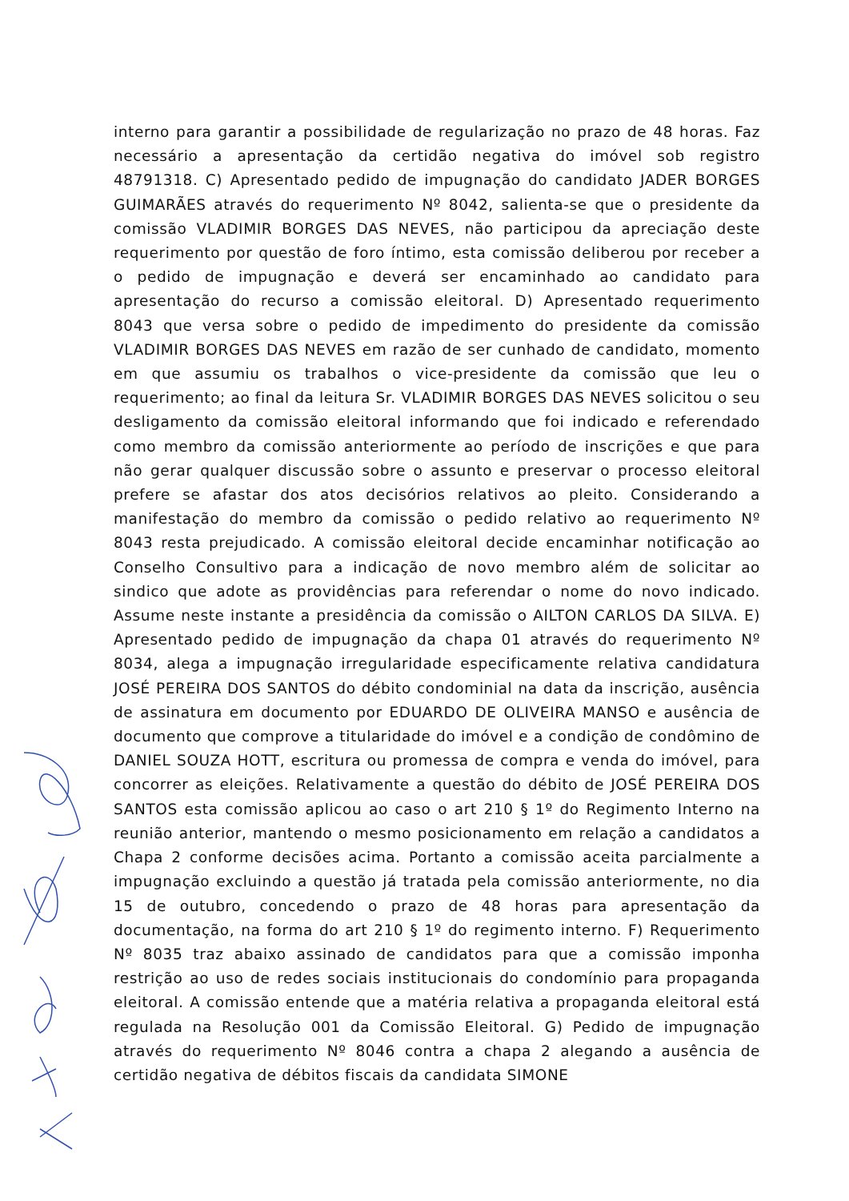interno para garantir a possibilidade de regularização no prazo de 48 horas. Faz necessário a apresentação da certidão negativa do imóvel sob registro 48791318. C) Apresentado pedido de impugnação do candidato JADER BORGES GUIMARÃES através do requerimento Nº 8042, salienta-se que o presidente da comissão VLADIMIR BORGES DAS NEVES, não participou da apreciação deste requerimento por questão de foro íntimo, esta comissão deliberou por receber a o pedido de impugnação e deverá ser encaminhado ao candidato para apresentação do recurso a comissão eleitoral. D) Apresentado requerimento 8043 que versa sobre o pedido de impedimento do presidente da comissão VLADIMIR BORGES DAS NEVES em razão de ser cunhado de candidato, momento em que assumiu os trabalhos o vice-presidente da comissão que leu o requerimento; ao final da leitura Sr. VLADIMIR BORGES DAS NEVES solicitou o seu desligamento da comissão eleitoral informando que foi indicado e referendado como membro da comissão anteriormente ao período de inscrições e que para não gerar qualquer discussão sobre o assunto e preservar o processo eleitoral prefere se afastar dos atos decisórios relativos ao pleito. Considerando a manifestação do membro da comissão o pedido relativo ao requerimento Nº 8043 resta prejudicado. A comissão eleitoral decide encaminhar notificação ao Conselho Consultivo para a indicação de novo membro além de solicitar ao sindico que adote as providências para referendar o nome do novo indicado. Assume neste instante a presidência da comissão o AILTON CARLOS DA SILVA. E) Apresentado pedido de impugnação da chapa 01 através do requerimento Nº 8034, alega a impugnação irregularidade especificamente relativa candidatura JOSÉ PEREIRA DOS SANTOS do débito condominial na data da inscrição, ausência de assinatura em documento por EDUARDO DE OLIVEIRA MANSO e ausência de documento que comprove a titularidade do imóvel e a condição de condômino de DANIEL SOUZA HOTT, escritura ou promessa de compra e venda do imóvel, para concorrer as eleições. Relativamente a questão do débito de JOSÉ PEREIRA DOS SANTOS esta comissão aplicou ao caso o art 210 § 1º do Regimento Interno na reunião anterior, mantendo o mesmo posicionamento em relação a candidatos a Chapa 2 conforme decisões acima. Portanto a comissão aceita parcialmente a impugnação excluindo a questão já tratada pela comissão anteriormente, no dia 15 de outubro, concedendo o prazo de 48 horas para apresentação da documentação, na forma do art 210 § 1º do regimento interno. F) Requerimento Nº 8035 traz abaixo assinado de candidatos para que a comissão imponha restrição ao uso de redes sociais institucionais do condomínio para propaganda eleitoral. A comissão entende que a matéria relativa a propaganda eleitoral está regulada na Resolução 001 da Comissão Eleitoral. G) Pedido de impugnação através do requerimento Nº 8046 contra a chapa 2 alegando a ausência de certidão negativa de débitos fiscais da candidata SIMONE